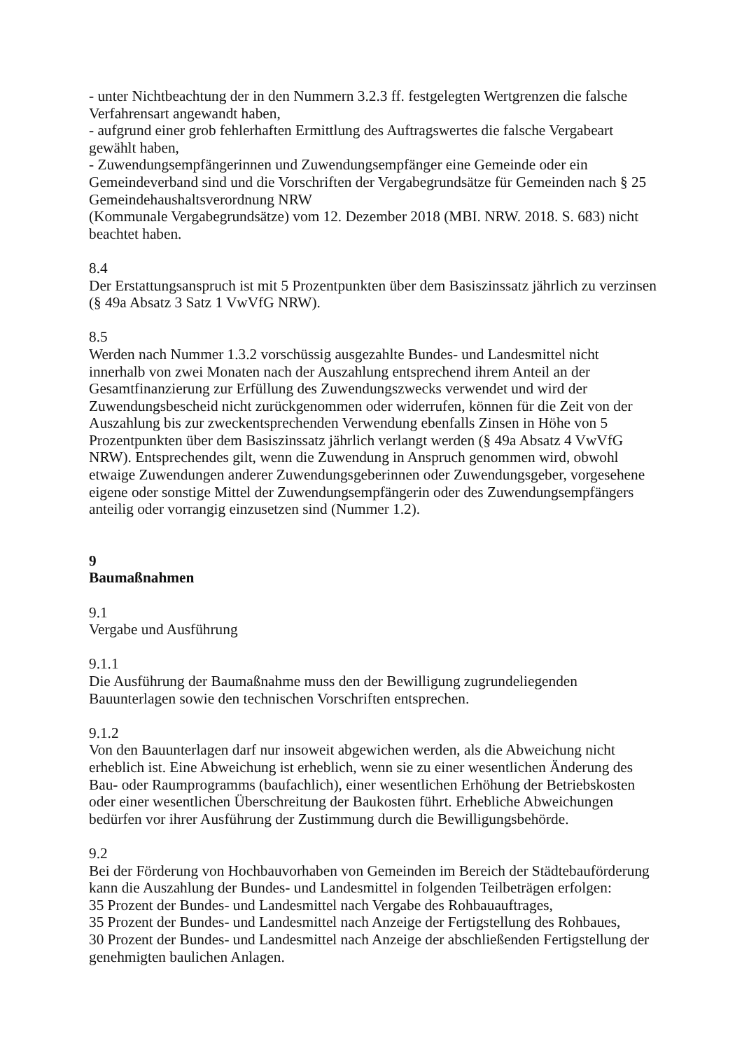- unter Nichtbeachtung der in den Nummern 3.2.3 ff. festgelegten Wertgrenzen die falsche Verfahrensart angewandt haben,
- aufgrund einer grob fehlerhaften Ermittlung des Auftragswertes die falsche Vergabeart gewählt haben,
- Zuwendungsempfängerinnen und Zuwendungsempfänger eine Gemeinde oder ein Gemeindeverband sind und die Vorschriften der Vergabegrundsätze für Gemeinden nach § 25 Gemeindehaushaltsverordnung NRW
(Kommunale Vergabegrundsätze) vom 12. Dezember 2018 (MBI. NRW. 2018. S. 683) nicht beachtet haben.
8.4
Der Erstattungsanspruch ist mit 5 Prozentpunkten über dem Basiszinssatz jährlich zu verzinsen (§ 49a Absatz 3 Satz 1 VwVfG NRW).
8.5
Werden nach Nummer 1.3.2 vorschüssig ausgezahlte Bundes- und Landesmittel nicht innerhalb von zwei Monaten nach der Auszahlung entsprechend ihrem Anteil an der Gesamtfinanzierung zur Erfüllung des Zuwendungszwecks verwendet und wird der Zuwendungsbescheid nicht zurückgenommen oder widerrufen, können für die Zeit von der Auszahlung bis zur zweckentsprechenden Verwendung ebenfalls Zinsen in Höhe von 5 Prozentpunkten über dem Basiszinssatz jährlich verlangt werden (§ 49a Absatz 4 VwVfG NRW). Entsprechendes gilt, wenn die Zuwendung in Anspruch genommen wird, obwohl etwaige Zuwendungen anderer Zuwendungsgeberinnen oder Zuwendungsgeber, vorgesehene eigene oder sonstige Mittel der Zuwendungsempfängerin oder des Zuwendungsempfängers anteilig oder vorrangig einzusetzen sind (Nummer 1.2).
9
Baumaßnahmen
9.1
Vergabe und Ausführung
9.1.1
Die Ausführung der Baumaßnahme muss den der Bewilligung zugrundeliegenden Bauunterlagen sowie den technischen Vorschriften entsprechen.
9.1.2
Von den Bauunterlagen darf nur insoweit abgewichen werden, als die Abweichung nicht erheblich ist. Eine Abweichung ist erheblich, wenn sie zu einer wesentlichen Änderung des Bau- oder Raumprogramms (baufachlich), einer wesentlichen Erhöhung der Betriebskosten oder einer wesentlichen Überschreitung der Baukosten führt. Erhebliche Abweichungen bedürfen vor ihrer Ausführung der Zustimmung durch die Bewilligungsbehörde.
9.2
Bei der Förderung von Hochbauvorhaben von Gemeinden im Bereich der Städtebauförderung kann die Auszahlung der Bundes- und Landesmittel in folgenden Teilbeträgen erfolgen:
35 Prozent der Bundes- und Landesmittel nach Vergabe des Rohbauauftrages,
35 Prozent der Bundes- und Landesmittel nach Anzeige der Fertigstellung des Rohbaues,
30 Prozent der Bundes- und Landesmittel nach Anzeige der abschließenden Fertigstellung der genehmigten baulichen Anlagen.